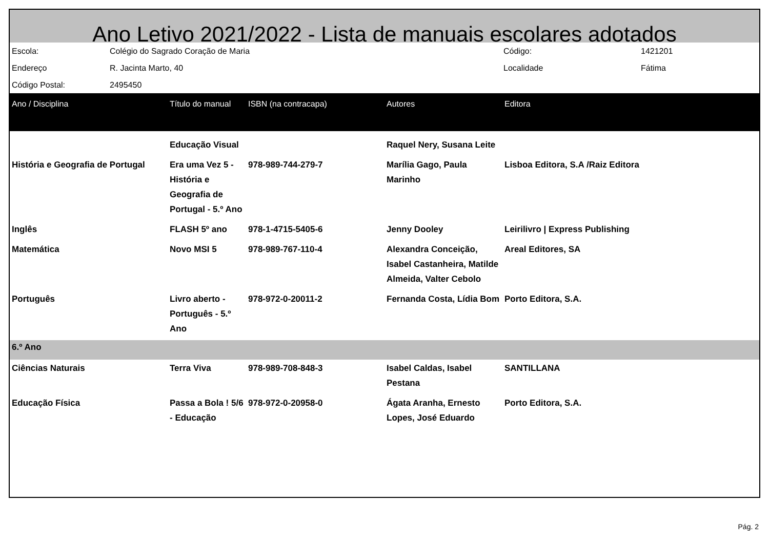Ano Letivo 2021/2022 - Lista de manuais escolares adotados
| Escola: | Colégio do Sagrado Coração de Maria | Código: | 1421201 |
| Endereço | R. Jacinta Marto, 40 | Localidade | Fátima |
| Código Postal: | 2495450 | | |
| Ano / Disciplina | Título do manual | ISBN (na contracapa) | Autores | Editora |
| --- | --- | --- | --- | --- |
| | Educação Visual | | Raquel Nery, Susana Leite | |
| História e Geografia de Portugal | Era uma Vez 5 - História e Geografia de Portugal - 5.º Ano | 978-989-744-279-7 | Marília Gago, Paula Marinho | Lisboa Editora, S.A /Raiz Editora |
| Inglês | FLASH 5º ano | 978-1-4715-5405-6 | Jenny Dooley | Leirilivro / Express Publishing |
| Matemática | Novo MSI 5 | 978-989-767-110-4 | Alexandra Conceição, Isabel Castanheira, Matilde Almeida, Valter Cebolo | Areal Editores, SA |
| Português | Livro aberto - Português - 5.º Ano | 978-972-0-20011-2 | Fernanda Costa, Lídia Bom | Porto Editora, S.A. |
| 6.º Ano | | | | |
| Ciências Naturais | Terra Viva | 978-989-708-848-3 | Isabel Caldas, Isabel Pestana | SANTILLANA |
| Educação Física | Passa a Bola ! 5/6 - Educação | 978-972-0-20958-0 | Ágata Aranha, Ernesto Lopes, José Eduardo | Porto Editora, S.A. |
Pág. 2